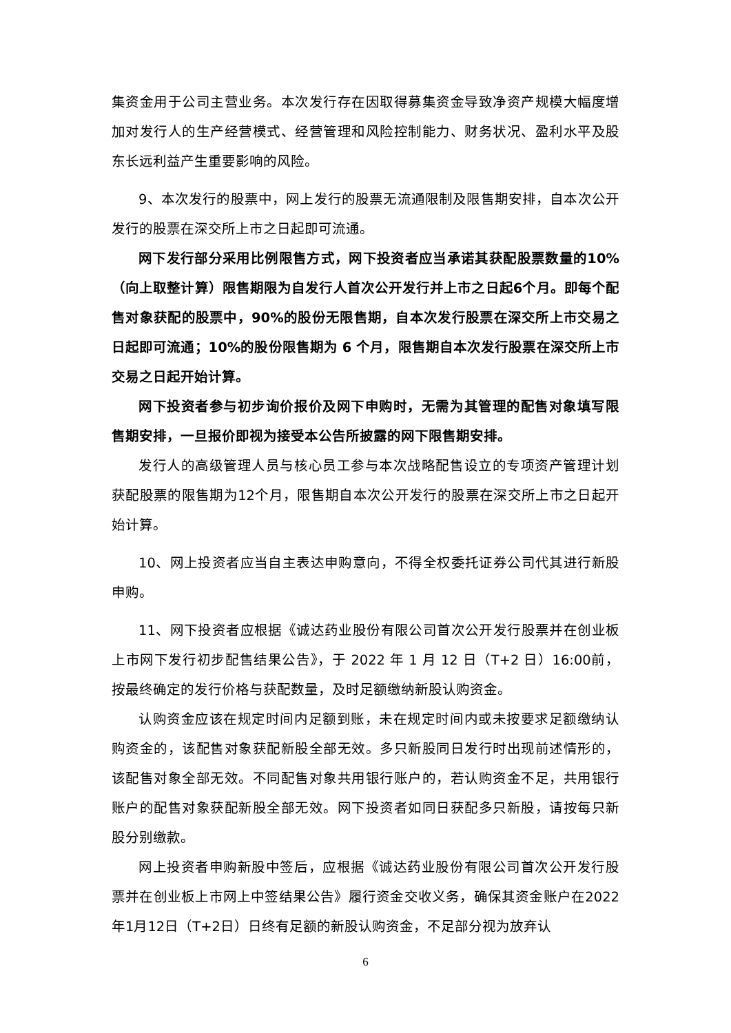集资金用于公司主营业务。本次发行存在因取得募集资金导致净资产规模大幅度增加对发行人的生产经营模式、经营管理和风险控制能力、财务状况、盈利水平及股东长远利益产生重要影响的风险。
9、本次发行的股票中，网上发行的股票无流通限制及限售期安排，自本次公开发行的股票在深交所上市之日起即可流通。
网下发行部分采用比例限售方式，网下投资者应当承诺其获配股票数量的10%（向上取整计算）限售期限为自发行人首次公开发行并上市之日起6个月。即每个配售对象获配的股票中，90%的股份无限售期，自本次发行股票在深交所上市交易之日起即可流通；10%的股份限售期为 6 个月，限售期自本次发行股票在深交所上市交易之日起开始计算。
网下投资者参与初步询价报价及网下申购时，无需为其管理的配售对象填写限售期安排，一旦报价即视为接受本公告所披露的网下限售期安排。
发行人的高级管理人员与核心员工参与本次战略配售设立的专项资产管理计划获配股票的限售期为12个月，限售期自本次公开发行的股票在深交所上市之日起开始计算。
10、网上投资者应当自主表达申购意向，不得全权委托证券公司代其进行新股申购。
11、网下投资者应根据《诚达药业股份有限公司首次公开发行股票并在创业板上市网下发行初步配售结果公告》，于 2022 年 1 月 12 日（T+2 日）16:00前，按最终确定的发行价格与获配数量，及时足额缴纳新股认购资金。
认购资金应该在规定时间内足额到账，未在规定时间内或未按要求足额缴纳认购资金的，该配售对象获配新股全部无效。多只新股同日发行时出现前述情形的，该配售对象全部无效。不同配售对象共用银行账户的，若认购资金不足，共用银行账户的配售对象获配新股全部无效。网下投资者如同日获配多只新股，请按每只新股分别缴款。
网上投资者申购新股中签后，应根据《诚达药业股份有限公司首次公开发行股票并在创业板上市网上中签结果公告》履行资金交收义务，确保其资金账户在2022年1月12日（T+2日）日终有足额的新股认购资金，不足部分视为放弃认
6